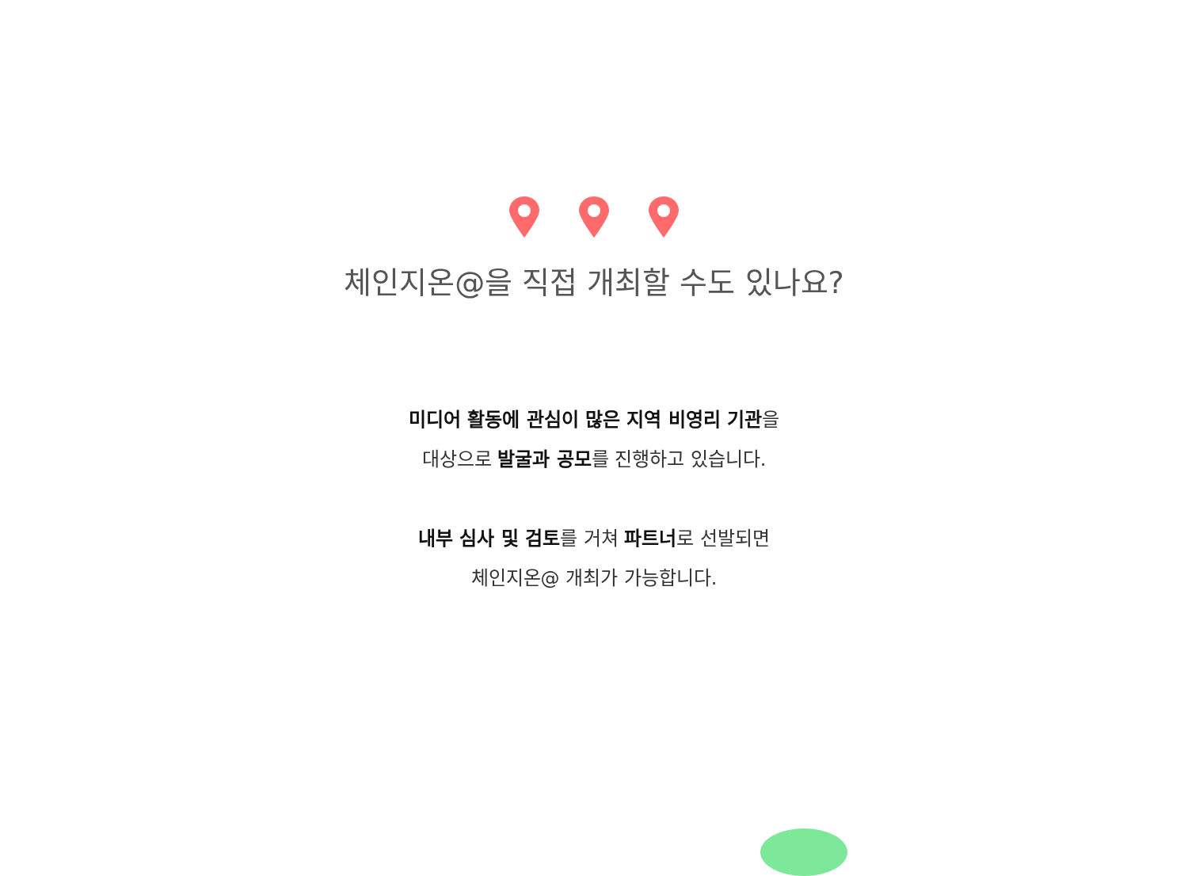체인지온@을 직접 개최할 수도 있나요?
미디어 활동에 관심이 많은 지역 비영리 기관을
대상으로 발굴과 공모를 진행하고 있습니다.
내부 심사 및 검토를 거쳐 파트너로 선발되면
체인지온@ 개최가 가능합니다.